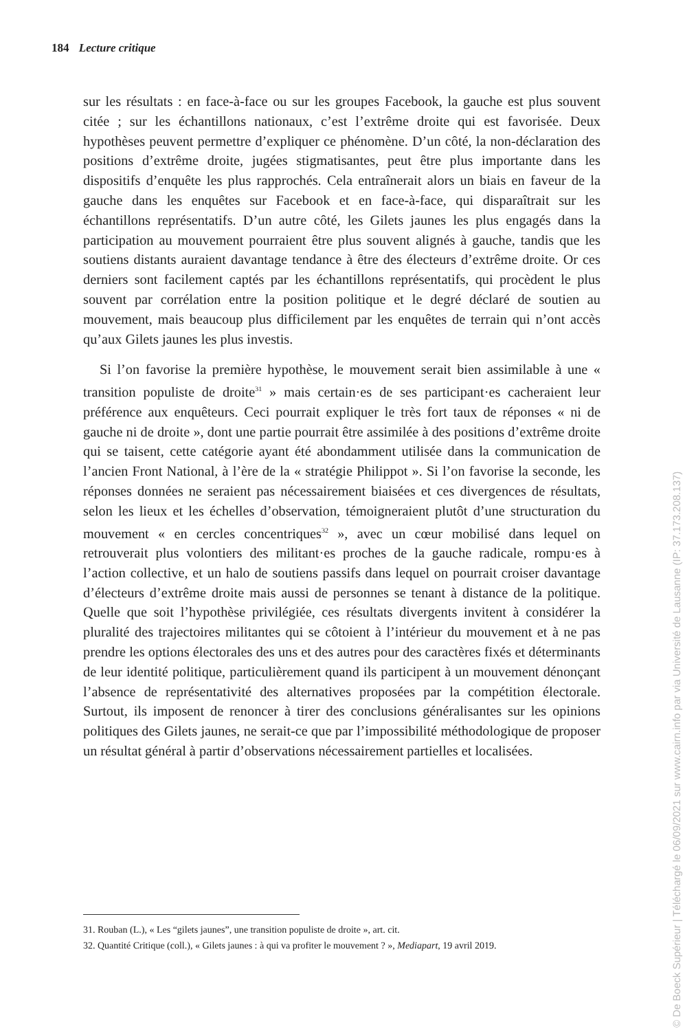184 Lecture critique
sur les résultats : en face-à-face ou sur les groupes Facebook, la gauche est plus souvent citée ; sur les échantillons nationaux, c’est l’extrême droite qui est favorisée. Deux hypothèses peuvent permettre d’expliquer ce phénomène. D’un côté, la non-déclaration des positions d’extrême droite, jugées stigmatisantes, peut être plus importante dans les dispositifs d’enquête les plus rapprochés. Cela entraînerait alors un biais en faveur de la gauche dans les enquêtes sur Facebook et en face-à-face, qui disparaîtrait sur les échantillons représentatifs. D’un autre côté, les Gilets jaunes les plus engagés dans la participation au mouvement pourraient être plus souvent alignés à gauche, tandis que les soutiens distants auraient davantage tendance à être des électeurs d’extrême droite. Or ces derniers sont facilement captés par les échantillons représentatifs, qui procèdent le plus souvent par corrélation entre la position politique et le degré déclaré de soutien au mouvement, mais beaucoup plus difficilement par les enquêtes de terrain qui n’ont accès qu’aux Gilets jaunes les plus investis.
Si l’on favorise la première hypothèse, le mouvement serait bien assimilable à une « transition populiste de droite<sup>31</sup> » mais certain·es de ses participant·es cacheraient leur préférence aux enquêteurs. Ceci pourrait expliquer le très fort taux de réponses « ni de gauche ni de droite », dont une partie pourrait être assimilée à des positions d’extrême droite qui se taisent, cette catégorie ayant été abondamment utilisée dans la communication de l’ancien Front National, à l’ère de la « stratégie Philippot ». Si l’on favorise la seconde, les réponses données ne seraient pas nécessairement biaisées et ces divergences de résultats, selon les lieux et les échelles d’observation, témoigneraient plutôt d’une structuration du mouvement « en cercles concentriques<sup>32</sup> », avec un cœur mobilisé dans lequel on retrouverait plus volontiers des militant·es proches de la gauche radicale, rompu·es à l’action collective, et un halo de soutiens passifs dans lequel on pourrait croiser davantage d’électeurs d’extrême droite mais aussi de personnes se tenant à distance de la politique. Quelle que soit l’hypothèse privilégiée, ces résultats divergents invitent à considérer la pluralité des trajectoires militantes qui se côtoient à l’intérieur du mouvement et à ne pas prendre les options électorales des uns et des autres pour des caractères fixés et déterminants de leur identité politique, particulièrement quand ils participent à un mouvement dénonçant l’absence de représentativité des alternatives proposées par la compétition électorale. Surtout, ils imposent de renoncer à tirer des conclusions généralisantes sur les opinions politiques des Gilets jaunes, ne serait-ce que par l’impossibilité méthodologique de proposer un résultat général à partir d’observations nécessairement partielles et localisées.
31. Rouban (L.), « Les “gilets jaunes”, une transition populiste de droite », art. cit.
32. Quantité Critique (coll.), « Gilets jaunes : à qui va profiter le mouvement ? », Mediapart, 19 avril 2019.
© De Boeck Supérieur | Téléchargé le 06/09/2021 sur www.cairn.info par via Université de Lausanne (IP: 37.173.208.137)